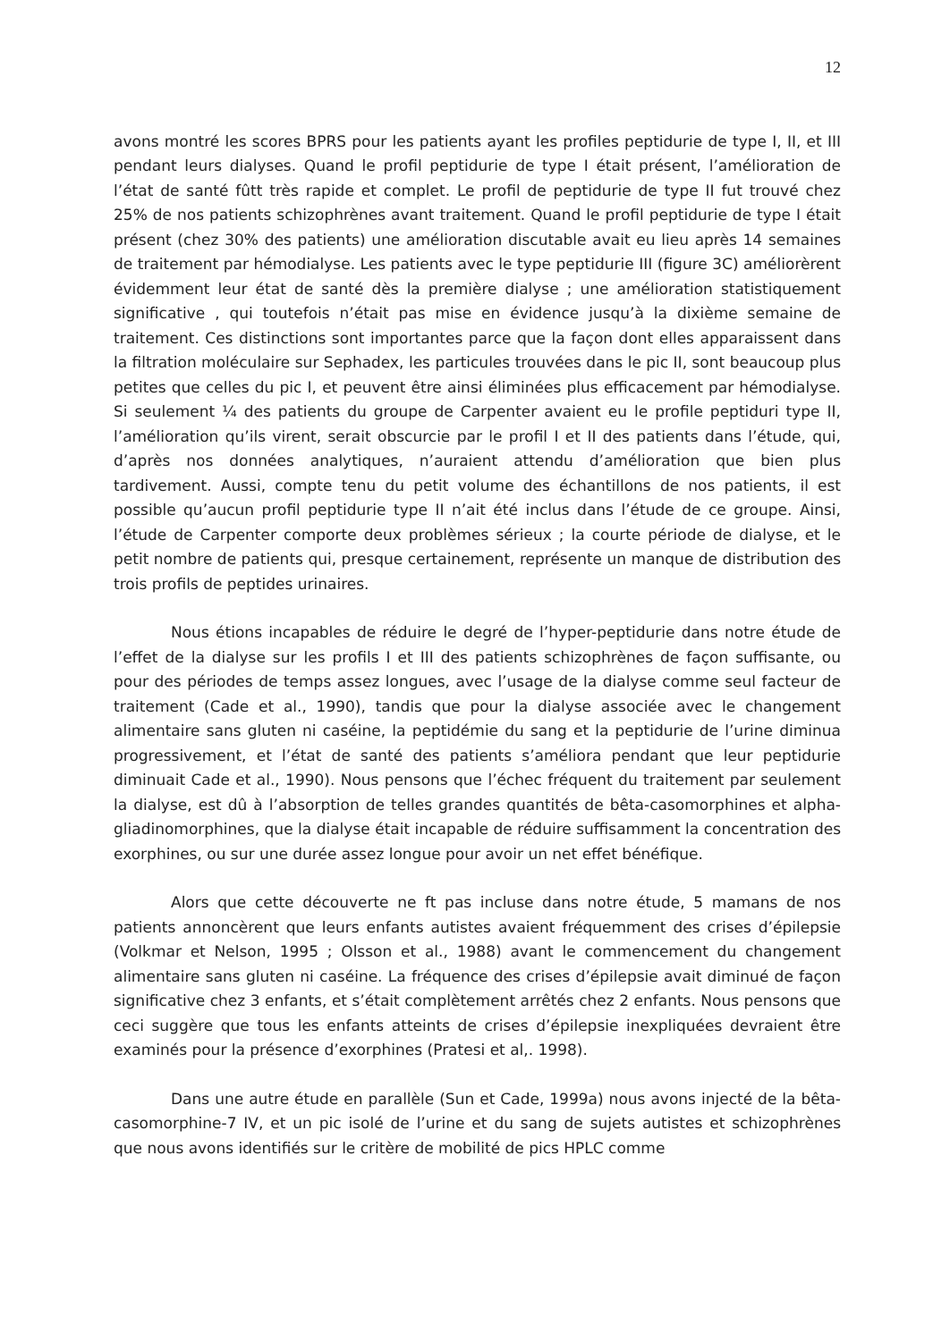12
avons montré les scores BPRS pour les patients ayant les profiles peptidurie de type I, II, et III pendant leurs dialyses. Quand le profil peptidurie de type I était présent, l’amélioration de l’état de santé fûtt très rapide et complet. Le profil de peptidurie de type II fut trouvé chez 25% de nos patients schizophrènes avant traitement. Quand le profil peptidurie de type I était présent (chez 30% des patients) une amélioration discutable avait eu lieu après 14 semaines de traitement par hémodialyse. Les patients avec le type peptidurie III (figure 3C) améliorèrent évidemment leur état de santé dès la première dialyse ; une amélioration statistiquement significative , qui toutefois n’était pas mise en évidence jusqu’à la dixième semaine de traitement. Ces distinctions sont importantes parce que la façon dont elles apparaissent dans la filtration moléculaire sur Sephadex, les particules trouvées dans le pic II, sont beaucoup plus petites que celles du pic I, et peuvent être ainsi éliminées plus efficacement par hémodialyse. Si seulement ¼ des patients du groupe de Carpenter avaient eu le profile peptiduri type II, l’amélioration qu’ils virent, serait obscurcie par le profil I et II des patients dans l’étude, qui, d’après nos données analytiques, n’auraient attendu d’amélioration que bien plus tardivement. Aussi, compte tenu du petit volume des échantillons de nos patients, il est possible qu’aucun profil peptidurie type II n’ait été inclus dans l’étude de ce groupe. Ainsi, l’étude de Carpenter comporte deux problèmes sérieux ; la courte période de dialyse, et le petit nombre de patients qui, presque certainement, représente un manque de distribution des trois profils de peptides urinaires.
Nous étions incapables de réduire le degré de l’hyper-peptidurie dans notre étude de l’effet de la dialyse sur les profils I et III des patients schizophrènes de façon suffisante, ou pour des périodes de temps assez longues, avec l’usage de la dialyse comme seul facteur de traitement (Cade et al., 1990), tandis que pour la dialyse associée avec le changement alimentaire sans gluten ni caséine, la peptidémie du sang et la peptidurie de l’urine diminua progressivement, et l’état de santé des patients s’améliora pendant que leur peptidurie diminuait Cade et al., 1990). Nous pensons que l’échec fréquent du traitement par seulement la dialyse, est dû à l’absorption de telles grandes quantités de bêta-casomorphines et alpha-gliadinomorphines, que la dialyse était incapable de réduire suffisamment la concentration des exorphines, ou sur une durée assez longue pour avoir un net effet bénéfique.
Alors que cette découverte ne ft pas incluse dans notre étude, 5 mamans de nos patients annoncèrent que leurs enfants autistes avaient fréquemment des crises d’épilepsie (Volkmar et Nelson, 1995 ; Olsson et al., 1988) avant le commencement du changement alimentaire sans gluten ni caséine. La fréquence des crises d’épilepsie avait diminué de façon significative chez 3 enfants, et s’était complètement arrêtés chez 2 enfants. Nous pensons que ceci suggère que tous les enfants atteints de crises d’épilepsie inexpliquées devraient être examinés pour la présence d’exorphines (Pratesi et al,. 1998).
Dans une autre étude en parallèle (Sun et Cade, 1999a) nous avons injecté de la bêta-casomorphine-7 IV, et un pic isolé de l’urine et du sang de sujets autistes et schizophrènes que nous avons identifiés sur le critère de mobilité de pics HPLC comme